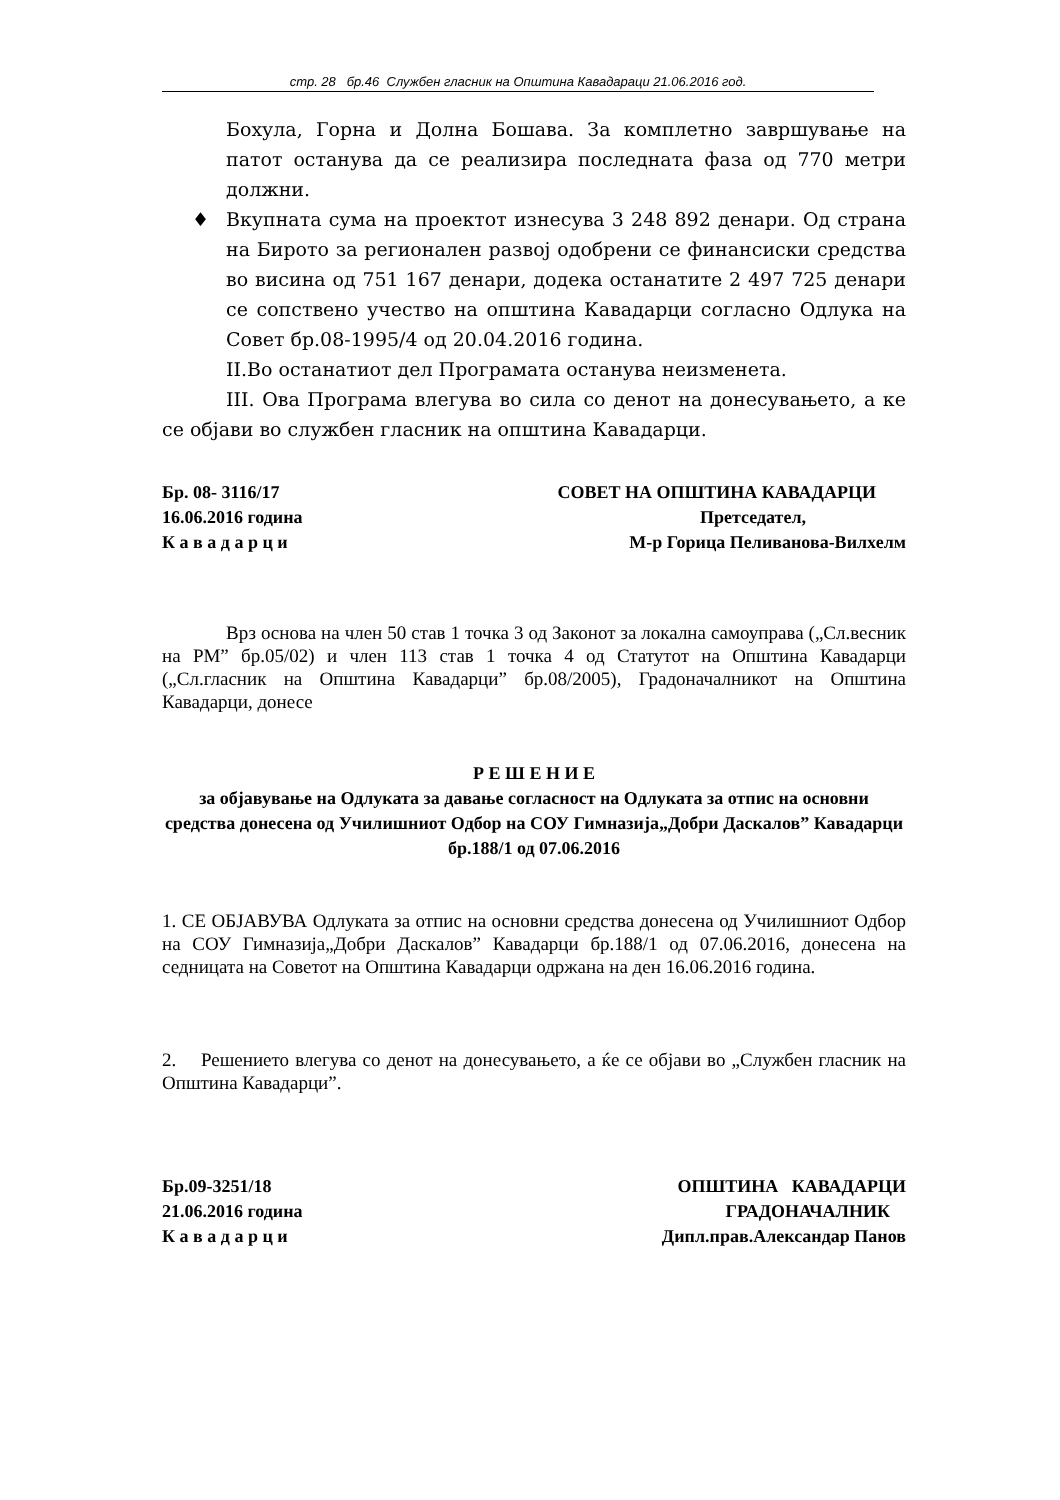стр. 28 бр.46 Службен гласник на Општина Кавадараци 21.06.2016 год.
Бохула, Горна и Долна Бошава. За комплетно завршување на патот останува да се реализира последната фаза од 770 метри должни.
♦ Вкупната сума на проектот изнесува 3 248 892 денари. Од страна на Бирото за регионален развој одобрени се финансиски средства во висина од 751 167 денари, додека останатите 2 497 725 денари се сопствено учество на општина Кавадарци согласно Одлука на Совет бр.08-1995/4 од 20.04.2016 година.
II.Во останатиот дел Програмата останува неизменета.
III. Ова Програма влегува во сила со денот на донесувањето, а ке се објави во службен гласник на општина Кавадарци.
Бр. 08- 3116/17 СОВЕТ НА ОПШТИНА КАВАДАРЦИ
16.06.2016 година Претседател,
К а в а д а р ц и М-р Горица Пеливанова-Вилхелм
Врз основа на член 50 став 1 точка 3 од Законот за локална самоуправа („Сл.весник на РМ” бр.05/02) и член 113 став 1 точка 4 од Статутот на Општина Кавадарци („Сл.гласник на Општина Кавадарци” бр.08/2005), Градоначалникот на Општина Кавадарци, донесе
Р Е Ш Е Н И Е
за објавување на Одлуката за давање согласност на Одлуката за отпис на основни средства донесена од Училишниот Одбор на СОУ Гимназија„Добри Даскалов” Кавадарци бр.188/1 од 07.06.2016
1. СЕ ОБЈАВУВА Одлуката за отпис на основни средства донесена од Училишниот Одбор на СОУ Гимназија„Добри Даскалов” Кавадарци бр.188/1 од 07.06.2016, донесена на седницата на Советот на Општина Кавадарци одржана на ден 16.06.2016 година.
2. Решението влегува со денот на донесувањето, а ќе се објави во „Службен гласник на Општина Кавадарци”.
Бр.09-3251/18 ОПШТИНА КАВАДАРЦИ
21.06.2016 година ГРАДОНАЧАЛНИК
К а в а д а р ц и Дипл.прав.Александар Панов